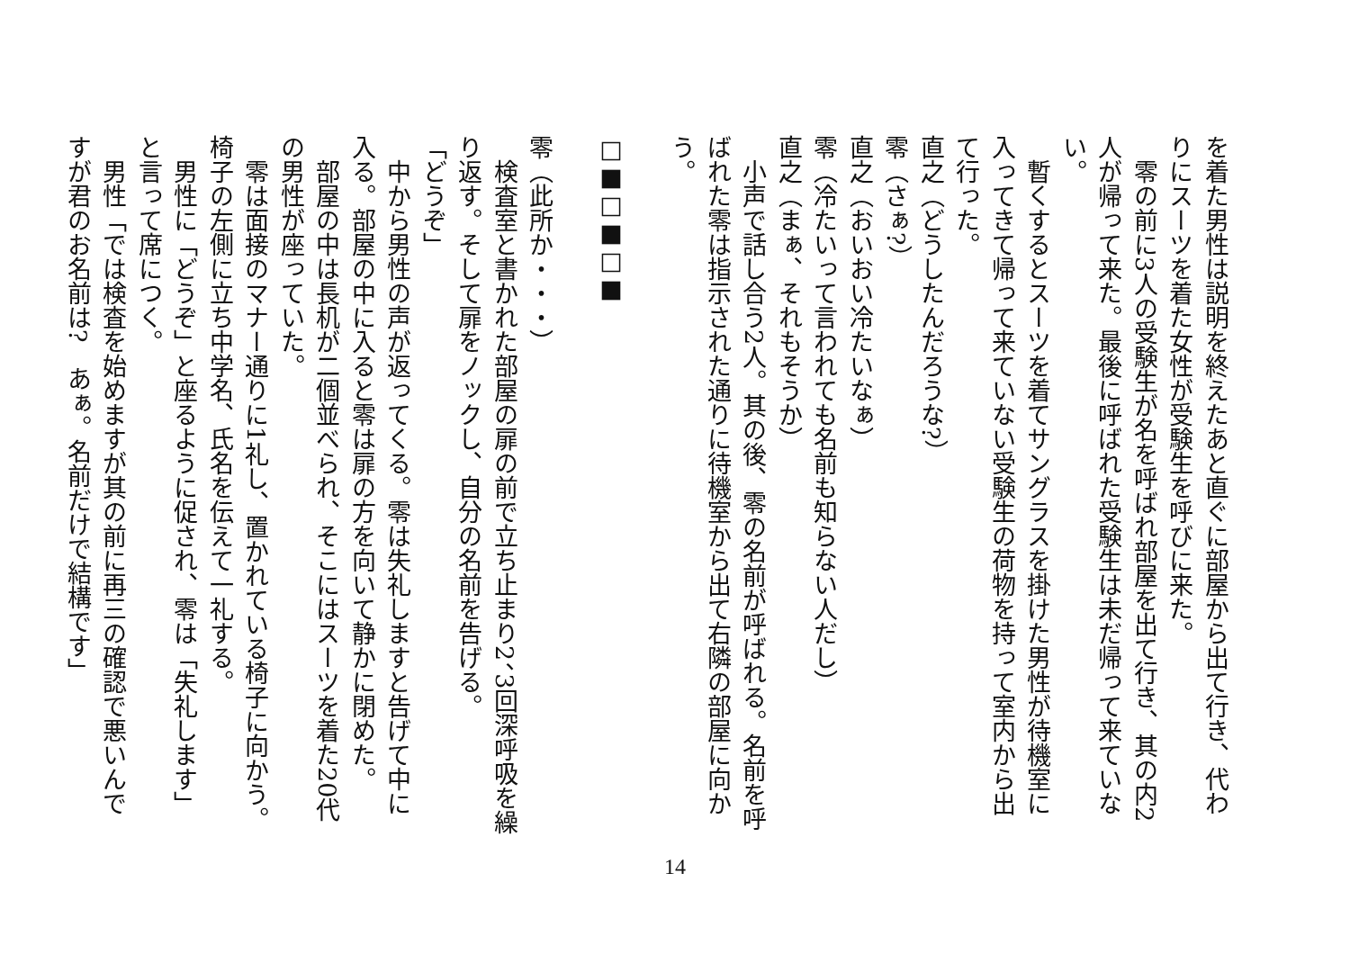を着た男性は説明を終えたあと直ぐに部屋から出て行き、代わりにスーツを着た女性が受験生を呼びに来た。
　零の前に3人の受験生が名を呼ばれ部屋を出て行き、其の内2人が帰って来た。最後に呼ばれた受験生は未だ帰って来ていない。
　暫くするとスーツを着てサングラスを掛けた男性が待機室に入ってきて帰って来ていない受験生の荷物を持って室内から出て行った。
直之（どうしたんだろうな?）
零（さぁ?）
直之（おいおい冷たいなぁ）
零（冷たいって言われても名前も知らない人だし）
直之（まぁ、それもそうか）
　小声で話し合う2人。其の後、零の名前が呼ばれる。名前を呼ばれた零は指示された通りに待機室から出て右隣の部屋に向かう。
　
□■□■□■
　
零（此所か・・・）
　検査室と書かれた部屋の扉の前で立ち止まり2、3回深呼吸を繰り返す。そして扉をノックし、自分の名前を告げる。
「どうぞ」
　中から男性の声が返ってくる。零は失礼しますと告げて中に入る。部屋の中に入ると零は扉の方を向いて静かに閉めた。
　部屋の中は長机が二個並べられ、そこにはスーツを着た20代の男性が座っていた。
　零は面接のマナー通りに1礼し、置かれている椅子に向かう。椅子の左側に立ち中学名、氏名を伝えて一礼する。
　男性に「どうぞ」と座るように促され、零は「失礼します」と言って席につく。
　男性「では検査を始めますが其の前に再三の確認で悪いんですが君のお名前は?　あぁ。名前だけで結構です」
14